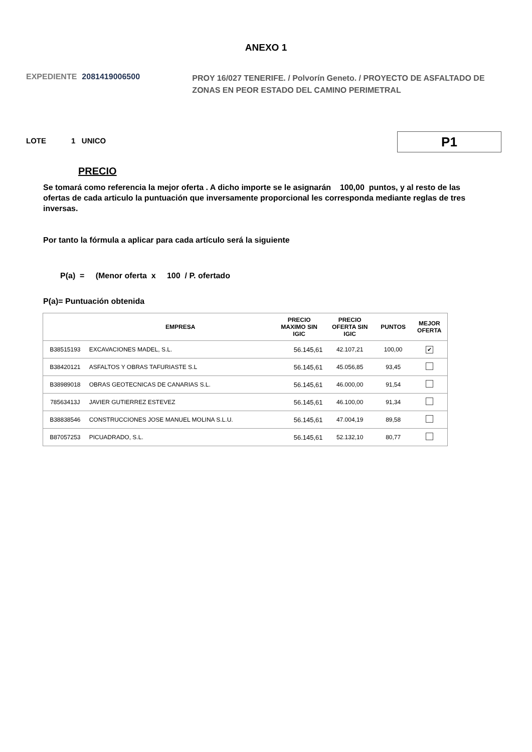ANEXO 1
EXPEDIENTE 2081419006500 PROY 16/027 TENERIFE. / Polvorín Geneto. / PROYECTO DE ASFALTADO DE ZONAS EN PEOR ESTADO DEL CAMINO PERIMETRAL
LOTE 1 UNICO P1
PRECIO
Se tomará como referencia la mejor oferta . A dicho importe se le asignarán 100,00 puntos, y al resto de las ofertas de cada articulo la puntuación que inversamente proporcional les corresponda mediante reglas de tres inversas.
Por tanto la fórmula a aplicar para cada artículo será la siguiente
P(a) = (Menor oferta x 100 / P. ofertado
P(a)= Puntuación obtenida
| | EMPRESA | PRECIO MAXIMO SIN IGIC | PRECIO OFERTA SIN IGIC | PUNTOS | MEJOR OFERTA |
| --- | --- | --- | --- | --- | --- |
| B38515193 | EXCAVACIONES MADEL, S.L. | 56.145,61 | 42.107,21 | 100,00 | ✔ |
| B38420121 | ASFALTOS Y OBRAS TAFURIASTE S.L | 56.145,61 | 45.056,85 | 93,45 | |
| B38989018 | OBRAS GEOTECNICAS DE CANARIAS S.L. | 56.145,61 | 46.000,00 | 91,54 | |
| 78563413J | JAVIER GUTIERREZ ESTEVEZ | 56.145,61 | 46.100,00 | 91,34 | |
| B38838546 | CONSTRUCCIONES JOSE MANUEL MOLINA S.L.U. | 56.145,61 | 47.004,19 | 89,58 | |
| B87057253 | PICUADRADO, S.L. | 56.145,61 | 52.132,10 | 80,77 | |